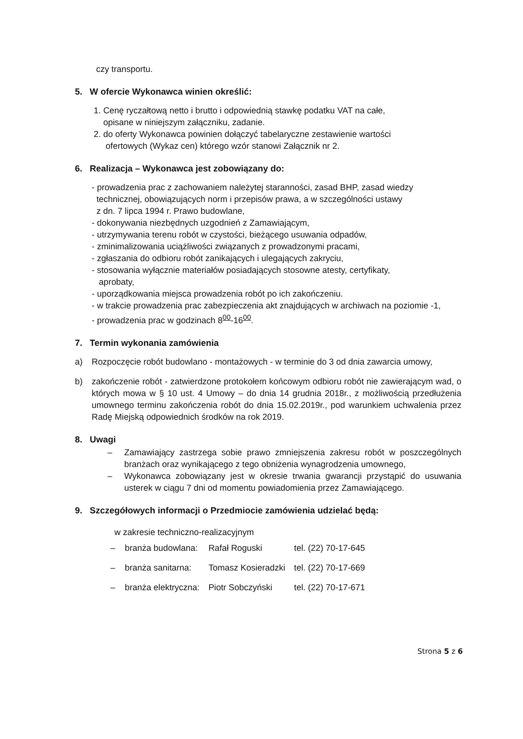czy transportu.
5. W ofercie Wykonawca winien określić:
1. Cenę ryczałtową netto i brutto i odpowiednią stawkę podatku VAT na całe,
opisane w niniejszym załączniku, zadanie.
2. do oferty Wykonawca powinien dołączyć tabelaryczne zestawienie wartości
ofertowych (Wykaz cen) którego wzór stanowi Załącznik nr 2.
6. Realizacja – Wykonawca jest zobowiązany do:
- prowadzenia prac z zachowaniem należytej staranności, zasad BHP, zasad wiedzy
technicznej, obowiązujących norm i przepisów prawa, a w szczególności ustawy
z dn. 7 lipca 1994 r. Prawo budowlane,
- dokonywania niezbędnych uzgodnień z Zamawiającym,
- utrzymywania terenu robót w czystości, bieżącego usuwania odpadów,
- zminimalizowania uciążliwości związanych z prowadzonymi pracami,
- zgłaszania do odbioru robót zanikających i ulegających zakryciu,
- stosowania wyłącznie materiałów posiadających stosowne atesty, certyfikaty,
aprobaty,
- uporządkowania miejsca prowadzenia robót po ich zakończeniu.
- w trakcie prowadzenia prac zabezpieczenia akt znajdujących w archiwach na poziomie -1,
- prowadzenia prac w godzinach 8<sup>00</sup>-16<sup>00</sup>.
7. Termin wykonania zamówienia
a) Rozpoczęcie robót budowlano - montażowych - w terminie do 3 od dnia zawarcia umowy,
b) zakończenie robót - zatwierdzone protokołem końcowym odbioru robót nie zawierającym wad, o których mowa w § 10 ust. 4 Umowy – do dnia 14 grudnia 2018r., z możliwością przedłużenia umownego terminu zakończenia robót do dnia 15.02.2019r., pod warunkiem uchwalenia przez Radę Miejską odpowiednich środków na rok 2019.
8. Uwagi
– Zamawiający zastrzega sobie prawo zmniejszenia zakresu robót w poszczególnych branżach oraz wynikającego z tego obniżenia wynagrodzenia umownego,
– Wykonawca zobowiązany jest w okresie trwania gwarancji przystąpić do usuwania usterek w ciągu 7 dni od momentu powiadomienia przez Zamawiającego.
9. Szczegółowych informacji o Przedmiocie zamówienia udzielać będą:
w zakresie techniczno-realizacyjnym
| – branża budowlana: | Rafał Roguski | tel. (22) 70-17-645 |
| – branża sanitarna: | Tomasz Kosieradzki | tel. (22) 70-17-669 |
| – branża elektryczna: | Piotr Sobczyński | tel. (22) 70-17-671 |
Strona 5 z 6